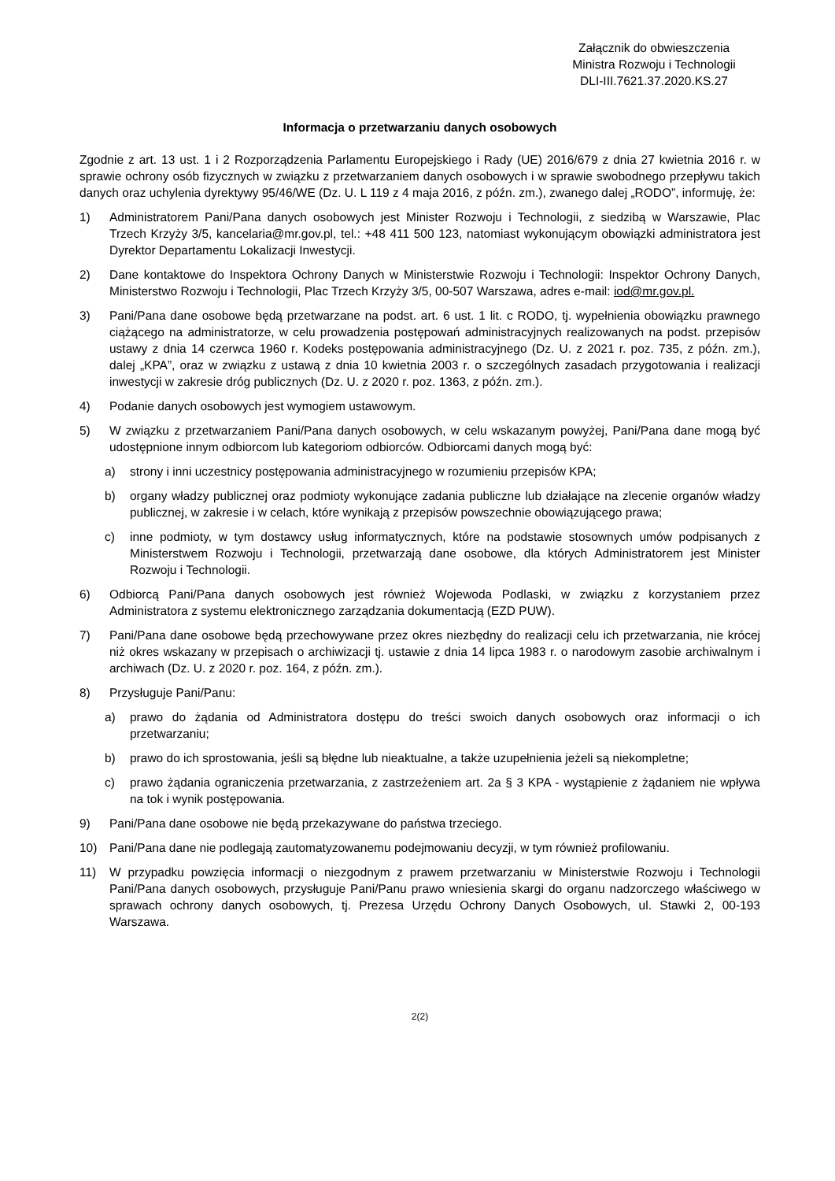Załącznik do obwieszczenia
Ministra Rozwoju i Technologii
DLI-III.7621.37.2020.KS.27
Informacja o przetwarzaniu danych osobowych
Zgodnie z art. 13 ust. 1 i 2 Rozporządzenia Parlamentu Europejskiego i Rady (UE) 2016/679 z dnia 27 kwietnia 2016 r. w sprawie ochrony osób fizycznych w związku z przetwarzaniem danych osobowych i w sprawie swobodnego przepływu takich danych oraz uchylenia dyrektywy 95/46/WE (Dz. U. L 119 z 4 maja 2016, z późn. zm.), zwanego dalej „RODO”, informuję, że:
1) Administratorem Pani/Pana danych osobowych jest Minister Rozwoju i Technologii, z siedzibą w Warszawie, Plac Trzech Krzyży 3/5, kancelaria@mr.gov.pl, tel.: +48 411 500 123, natomiast wykonującym obowiązki administratora jest Dyrektor Departamentu Lokalizacji Inwestycji.
2) Dane kontaktowe do Inspektora Ochrony Danych w Ministerstwie Rozwoju i Technologii: Inspektor Ochrony Danych, Ministerstwo Rozwoju i Technologii, Plac Trzech Krzyży 3/5, 00-507 Warszawa, adres e-mail: iod@mr.gov.pl.
3) Pani/Pana dane osobowe będą przetwarzane na podst. art. 6 ust. 1 lit. c RODO, tj. wypełnienia obowiązku prawnego ciążącego na administratorze, w celu prowadzenia postępowań administracyjnych realizowanych na podst. przepisów ustawy z dnia 14 czerwca 1960 r. Kodeks postępowania administracyjnego (Dz. U. z 2021 r. poz. 735, z późn. zm.), dalej „KPA”, oraz w związku z ustawą z dnia 10 kwietnia 2003 r. o szczególnych zasadach przygotowania i realizacji inwestycji w zakresie dróg publicznych (Dz. U. z 2020 r. poz. 1363, z późn. zm.).
4) Podanie danych osobowych jest wymogiem ustawowym.
5) W związku z przetwarzaniem Pani/Pana danych osobowych, w celu wskazanym powyżej, Pani/Pana dane mogą być udostępnione innym odbiorcom lub kategoriom odbiorców. Odbiorcami danych mogą być:
a) strony i inni uczestnicy postępowania administracyjnego w rozumieniu przepisów KPA;
b) organy władzy publicznej oraz podmioty wykonujące zadania publiczne lub działające na zlecenie organów władzy publicznej, w zakresie i w celach, które wynikają z przepisów powszechnie obowiązującego prawa;
c) inne podmioty, w tym dostawcy usług informatycznych, które na podstawie stosownych umów podpisanych z Ministerstwem Rozwoju i Technologii, przetwarzają dane osobowe, dla których Administratorem jest Minister Rozwoju i Technologii.
6) Odbiorcą Pani/Pana danych osobowych jest również Wojewoda Podlaski, w związku z korzystaniem przez Administratora z systemu elektronicznego zarządzania dokumentacją (EZD PUW).
7) Pani/Pana dane osobowe będą przechowywane przez okres niezbędny do realizacji celu ich przetwarzania, nie krócej niż okres wskazany w przepisach o archiwizacji tj. ustawie z dnia 14 lipca 1983 r. o narodowym zasobie archiwalnym i archiwach (Dz. U. z 2020 r. poz. 164, z późn. zm.).
8) Przysługuje Pani/Panu:
a) prawo do żądania od Administratora dostępu do treści swoich danych osobowych oraz informacji o ich przetwarzaniu;
b) prawo do ich sprostowania, jeśli są błędne lub nieaktualne, a także uzupełnienia jeżeli są niekompletne;
c) prawo żądania ograniczenia przetwarzania, z zastrzeżeniem art. 2a § 3 KPA - wystąpienie z żądaniem nie wpływa na tok i wynik postępowania.
9) Pani/Pana dane osobowe nie będą przekazywane do państwa trzeciego.
10) Pani/Pana dane nie podlegają zautomatyzowanemu podejmowaniu decyzji, w tym również profilowaniu.
11) W przypadku powzięcia informacji o niezgodnym z prawem przetwarzaniu w Ministerstwie Rozwoju i Technologii Pani/Pana danych osobowych, przysługuje Pani/Panu prawo wniesienia skargi do organu nadzorczego właściwego w sprawach ochrony danych osobowych, tj. Prezesa Urzędu Ochrony Danych Osobowych, ul. Stawki 2, 00-193 Warszawa.
2(2)